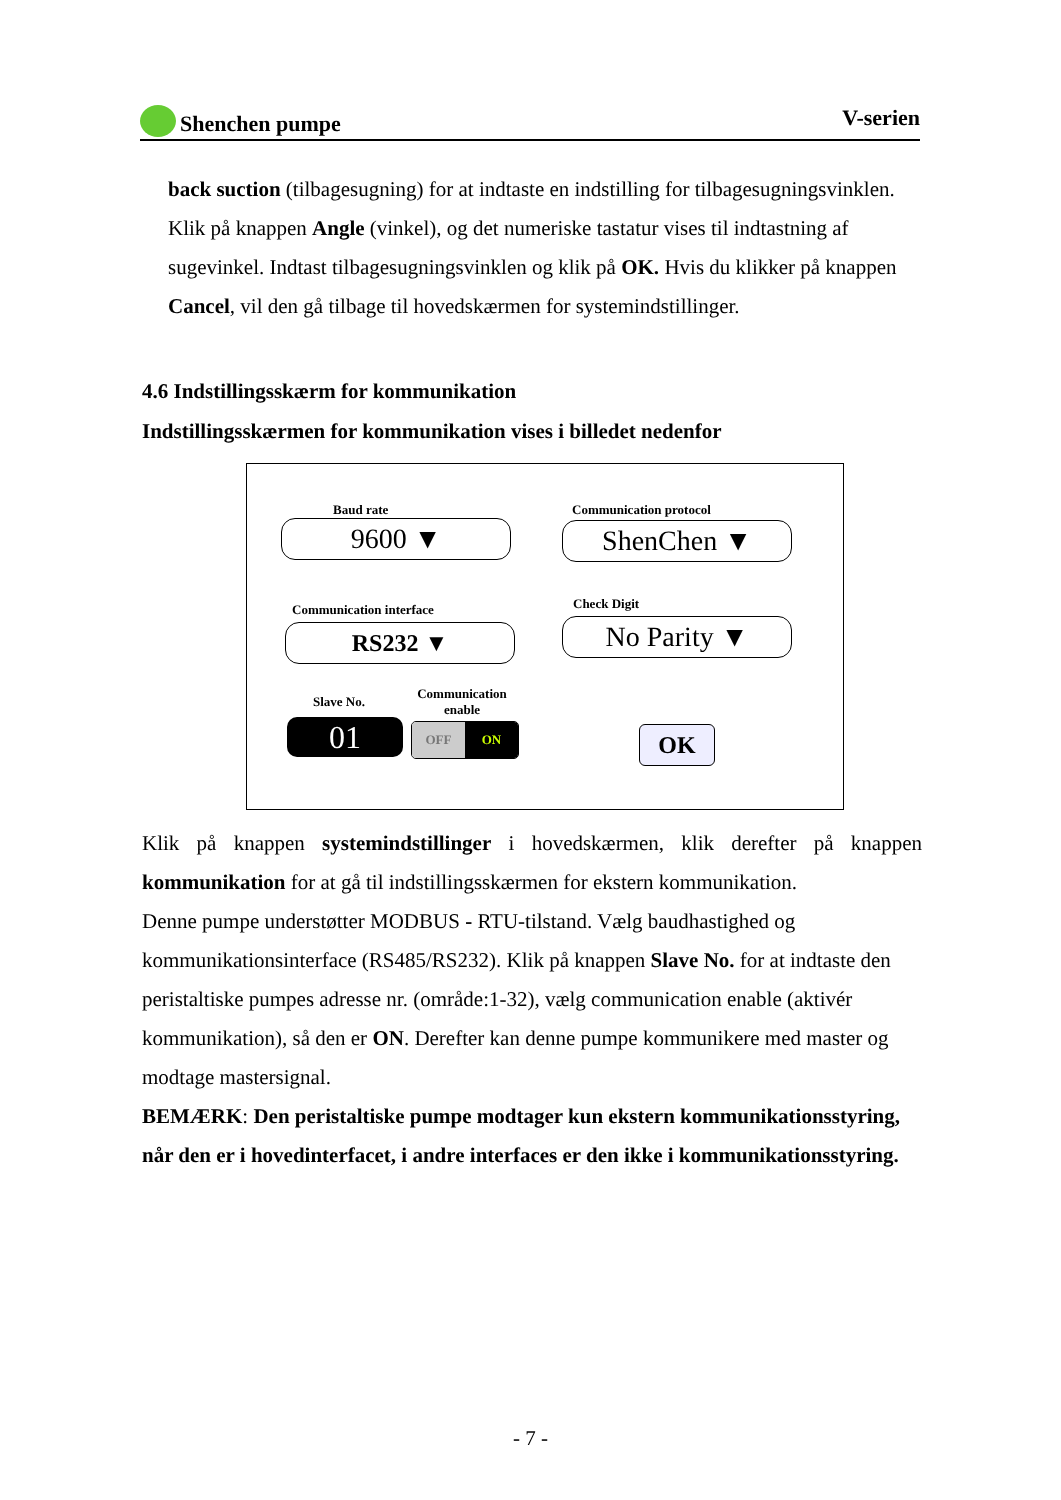Shenchen pumpe V-serien
back suction (tilbagesugning) for at indtaste en indstilling for tilbagesugningsvinklen. Klik på knappen Angle (vinkel), og det numeriske tastatur vises til indtastning af sugevinkel. Indtast tilbagesugningsvinklen og klik på OK. Hvis du klikker på knappen Cancel, vil den gå tilbage til hovedskærmen for systemindstillinger.
4.6 Indstillingsskærm for kommunikation
Indstillingsskærmen for kommunikation vises i billedet nedenfor
Baud rate
9600 ▼
Communication protocol
ShenChen ▼
Communication interface
RS232 ▼
Check Digit
No Parity ▼
Slave No.
Communication enable
01 OFF ON OK
Klik på knappen systemindstillinger i hovedskærmen, klik derefter på knappen kommunikation for at gå til indstillingsskærmen for ekstern kommunikation.
Denne pumpe understøtter MODBUS - RTU-tilstand. Vælg baudhastighed og kommunikationsinterface (RS485/RS232). Klik på knappen Slave No. for at indtaste den peristaltiske pumpes adresse nr. (område:1-32), vælg communication enable (aktivér kommunikation), så den er ON. Derefter kan denne pumpe kommunikere med master og modtage mastersignal.
BEMÆRK: Den peristaltiske pumpe modtager kun ekstern kommunikationsstyring, når den er i hovedinterfacet, i andre interfaces er den ikke i kommunikationsstyring.
- 7 -